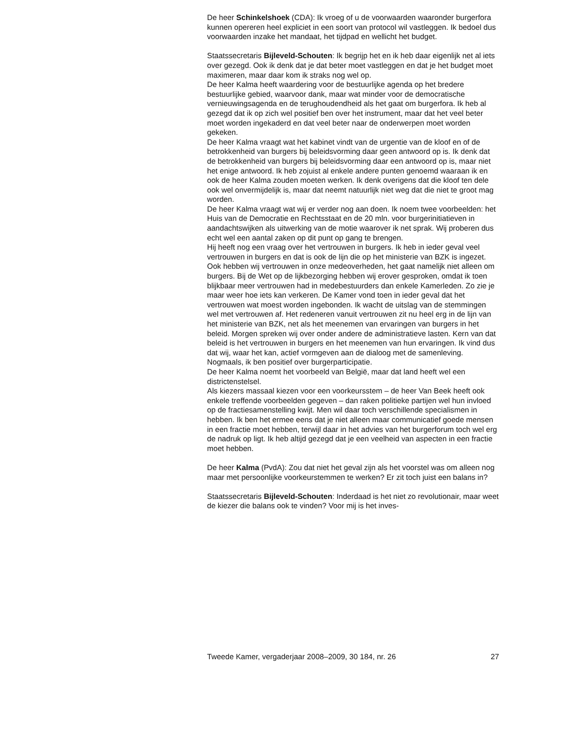De heer Schinkelshoek (CDA): Ik vroeg of u de voorwaarden waaronder burgerfora kunnen opereren heel expliciet in een soort van protocol wil vastleggen. Ik bedoel dus voorwaarden inzake het mandaat, het tijdpad en wellicht het budget.
Staatssecretaris Bijleveld-Schouten: Ik begrijp het en ik heb daar eigenlijk net al iets over gezegd. Ook ik denk dat je dat beter moet vastleggen en dat je het budget moet maximeren, maar daar kom ik straks nog wel op.
De heer Kalma heeft waardering voor de bestuurlijke agenda op het bredere bestuurlijke gebied, waarvoor dank, maar wat minder voor de democratische vernieuwingsagenda en de terughoudendheid als het gaat om burgerfora. Ik heb al gezegd dat ik op zich wel positief ben over het instrument, maar dat het veel beter moet worden ingekaderd en dat veel beter naar de onderwerpen moet worden gekeken.
De heer Kalma vraagt wat het kabinet vindt van de urgentie van de kloof en of de betrokkenheid van burgers bij beleidsvorming daar geen antwoord op is. Ik denk dat de betrokkenheid van burgers bij beleidsvorming daar een antwoord op is, maar niet het enige antwoord. Ik heb zojuist al enkele andere punten genoemd waaraan ik en ook de heer Kalma zouden moeten werken. Ik denk overigens dat die kloof ten dele ook wel onvermijdelijk is, maar dat neemt natuurlijk niet weg dat die niet te groot mag worden.
De heer Kalma vraagt wat wij er verder nog aan doen. Ik noem twee voorbeelden: het Huis van de Democratie en Rechtsstaat en de 20 mln. voor burgerinitiatieven in aandachtswijken als uitwerking van de motie waarover ik net sprak. Wij proberen dus echt wel een aantal zaken op dit punt op gang te brengen.
Hij heeft nog een vraag over het vertrouwen in burgers. Ik heb in ieder geval veel vertrouwen in burgers en dat is ook de lijn die op het ministerie van BZK is ingezet. Ook hebben wij vertrouwen in onze medeoverheden, het gaat namelijk niet alleen om burgers. Bij de Wet op de lijkbezorging hebben wij erover gesproken, omdat ik toen blijkbaar meer vertrouwen had in medebestuurders dan enkele Kamerleden. Zo zie je maar weer hoe iets kan verkeren. De Kamer vond toen in ieder geval dat het vertrouwen wat moest worden ingebonden. Ik wacht de uitslag van de stemmingen wel met vertrouwen af. Het redeneren vanuit vertrouwen zit nu heel erg in de lijn van het ministerie van BZK, net als het meenemen van ervaringen van burgers in het beleid. Morgen spreken wij over onder andere de administratieve lasten. Kern van dat beleid is het vertrouwen in burgers en het meenemen van hun ervaringen. Ik vind dus dat wij, waar het kan, actief vormgeven aan de dialoog met de samenleving. Nogmaals, ik ben positief over burgerparticipatie.
De heer Kalma noemt het voorbeeld van België, maar dat land heeft wel een districtenstelsel.
Als kiezers massaal kiezen voor een voorkeursstem – de heer Van Beek heeft ook enkele treffende voorbeelden gegeven – dan raken politieke partijen wel hun invloed op de fractiesamenstelling kwijt. Men wil daar toch verschillende specialismen in hebben. Ik ben het ermee eens dat je niet alleen maar communicatief goede mensen in een fractie moet hebben, terwijl daar in het advies van het burgerforum toch wel erg de nadruk op ligt. Ik heb altijd gezegd dat je een veelheid van aspecten in een fractie moet hebben.
De heer Kalma (PvdA): Zou dat niet het geval zijn als het voorstel was om alleen nog maar met persoonlijke voorkeurstemmen te werken? Er zit toch juist een balans in?
Staatssecretaris Bijleveld-Schouten: Inderdaad is het niet zo revolutionair, maar weet de kiezer die balans ook te vinden? Voor mij is het inves-
Tweede Kamer, vergaderjaar 2008–2009, 30 184, nr. 26 27